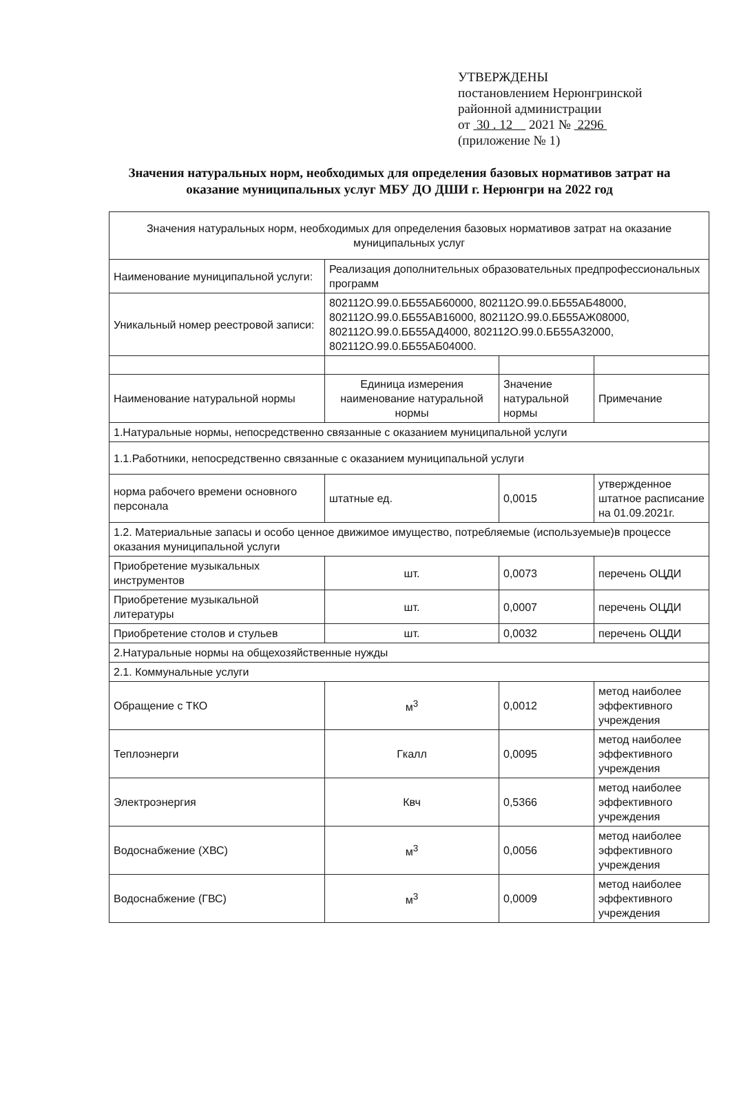УТВЕРЖДЕНЫ
постановлением Нерюнгринской
районной администрации
от 30 . 12 2021 № 2296
(приложение № 1)
Значения натуральных норм, необходимых для определения базовых нормативов затрат на оказание муниципальных услуг МБУ ДО ДШИ г. Нерюнгри на 2022 год
| Значения натуральных норм, необходимых для определения базовых нормативов затрат на оказание муниципальных услуг | | | |
| Наименование муниципальной услуги: | Реализация дополнительных образовательных предпрофессиональных программ | | |
| Уникальный номер реестровой записи: | 802112О.99.0.ББ55АБ60000, 802112О.99.0.ББ55АБ48000, 802112О.99.0.ББ55АВ16000, 802112О.99.0.ББ55АЖ08000, 802112О.99.0.ББ55АД4000, 802112О.99.0.ББ55А32000, 802112О.99.0.ББ55АБ04000. | | |
| Наименование натуральной нормы | Единица измерения наименование натуральной нормы | Значение натуральной нормы | Примечание |
| 1.Натуральные нормы, непосредственно связанные с оказанием муниципальной услуги | | | |
| 1.1.Работники, непосредственно связанные с оказанием муниципальной услуги | | | |
| норма рабочего времени основного персонала | штатные ед. | 0,0015 | утвержденное штатное расписание на 01.09.2021г. |
| 1.2. Материальные запасы и особо ценное движимое имущество, потребляемые (используемые)в процессе оказания муниципальной услуги | | | |
| Приобретение музыкальных инструментов | шт. | 0,0073 | перечень ОЦДИ |
| Приобретение музыкальной литературы | шт. | 0,0007 | перечень ОЦДИ |
| Приобретение столов и стульев | шт. | 0,0032 | перечень ОЦДИ |
| 2.Натуральные нормы на общехозяйственные нужды | | | |
| 2.1. Коммунальные услуги | | | |
| Обращение с ТКО | м<sup>3</sup> | 0,0012 | метод наиболее эффективного учреждения |
| Теплоэнерги | Гкалл | 0,0095 | метод наиболее эффективного учреждения |
| Электроэнергия | Квч | 0,5366 | метод наиболее эффективного учреждения |
| Водоснабжение (ХВС) | м<sup>3</sup> | 0,0056 | метод наиболее эффективного учреждения |
| Водоснабжение (ГВС) | м<sup>3</sup> | 0,0009 | метод наиболее эффективного учреждения |